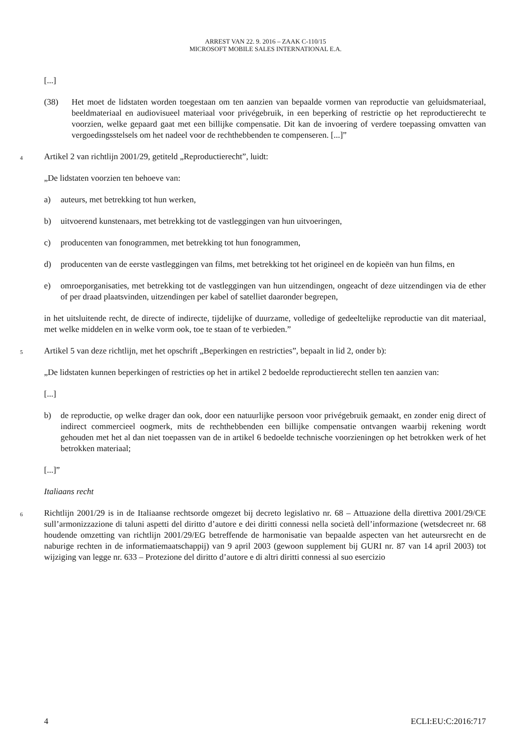ARREST VAN 22. 9. 2016 – ZAAK C-110/15
MICROSOFT MOBILE SALES INTERNATIONAL E.A.
[...]
(38) Het moet de lidstaten worden toegestaan om ten aanzien van bepaalde vormen van reproductie van geluidsmateriaal, beeldmateriaal en audiovisueel materiaal voor privégebruik, in een beperking of restrictie op het reproductierecht te voorzien, welke gepaard gaat met een billijke compensatie. Dit kan de invoering of verdere toepassing omvatten van vergoedingsstelsels om het nadeel voor de rechthebbenden te compenseren. [...]”
4 Artikel 2 van richtlijn 2001/29, getiteld „Reproductierecht”, luidt:
„De lidstaten voorzien ten behoeve van:
a) auteurs, met betrekking tot hun werken,
b) uitvoerend kunstenaars, met betrekking tot de vastleggingen van hun uitvoeringen,
c) producenten van fonogrammen, met betrekking tot hun fonogrammen,
d) producenten van de eerste vastleggingen van films, met betrekking tot het origineel en de kopieën van hun films, en
e) omroeporganisaties, met betrekking tot de vastleggingen van hun uitzendingen, ongeacht of deze uitzendingen via de ether of per draad plaatsvinden, uitzendingen per kabel of satelliet daaronder begrepen,
in het uitsluitende recht, de directe of indirecte, tijdelijke of duurzame, volledige of gedeeltelijke reproductie van dit materiaal, met welke middelen en in welke vorm ook, toe te staan of te verbieden.”
5 Artikel 5 van deze richtlijn, met het opschrift „Beperkingen en restricties”, bepaalt in lid 2, onder b):
„De lidstaten kunnen beperkingen of restricties op het in artikel 2 bedoelde reproductierecht stellen ten aanzien van:
[...]
b) de reproductie, op welke drager dan ook, door een natuurlijke persoon voor privégebruik gemaakt, en zonder enig direct of indirect commercieel oogmerk, mits de rechthebbenden een billijke compensatie ontvangen waarbij rekening wordt gehouden met het al dan niet toepassen van de in artikel 6 bedoelde technische voorzieningen op het betrokken werk of het betrokken materiaal;
[...]”
Italiaans recht
6 Richtlijn 2001/29 is in de Italiaanse rechtsorde omgezet bij decreto legislativo nr. 68 – Attuazione della direttiva 2001/29/CE sull’armonizzazione di taluni aspetti del diritto d’autore e dei diritti connessi nella società dell’informazione (wetsdecreet nr. 68 houdende omzetting van richtlijn 2001/29/EG betreffende de harmonisatie van bepaalde aspecten van het auteursrecht en de naburige rechten in de informatiemaatschappij) van 9 april 2003 (gewoon supplement bij GURI nr. 87 van 14 april 2003) tot wijziging van legge nr. 633 – Protezione del diritto d’autore e di altri diritti connessi al suo esercizio
4 ECLI:EU:C:2016:717